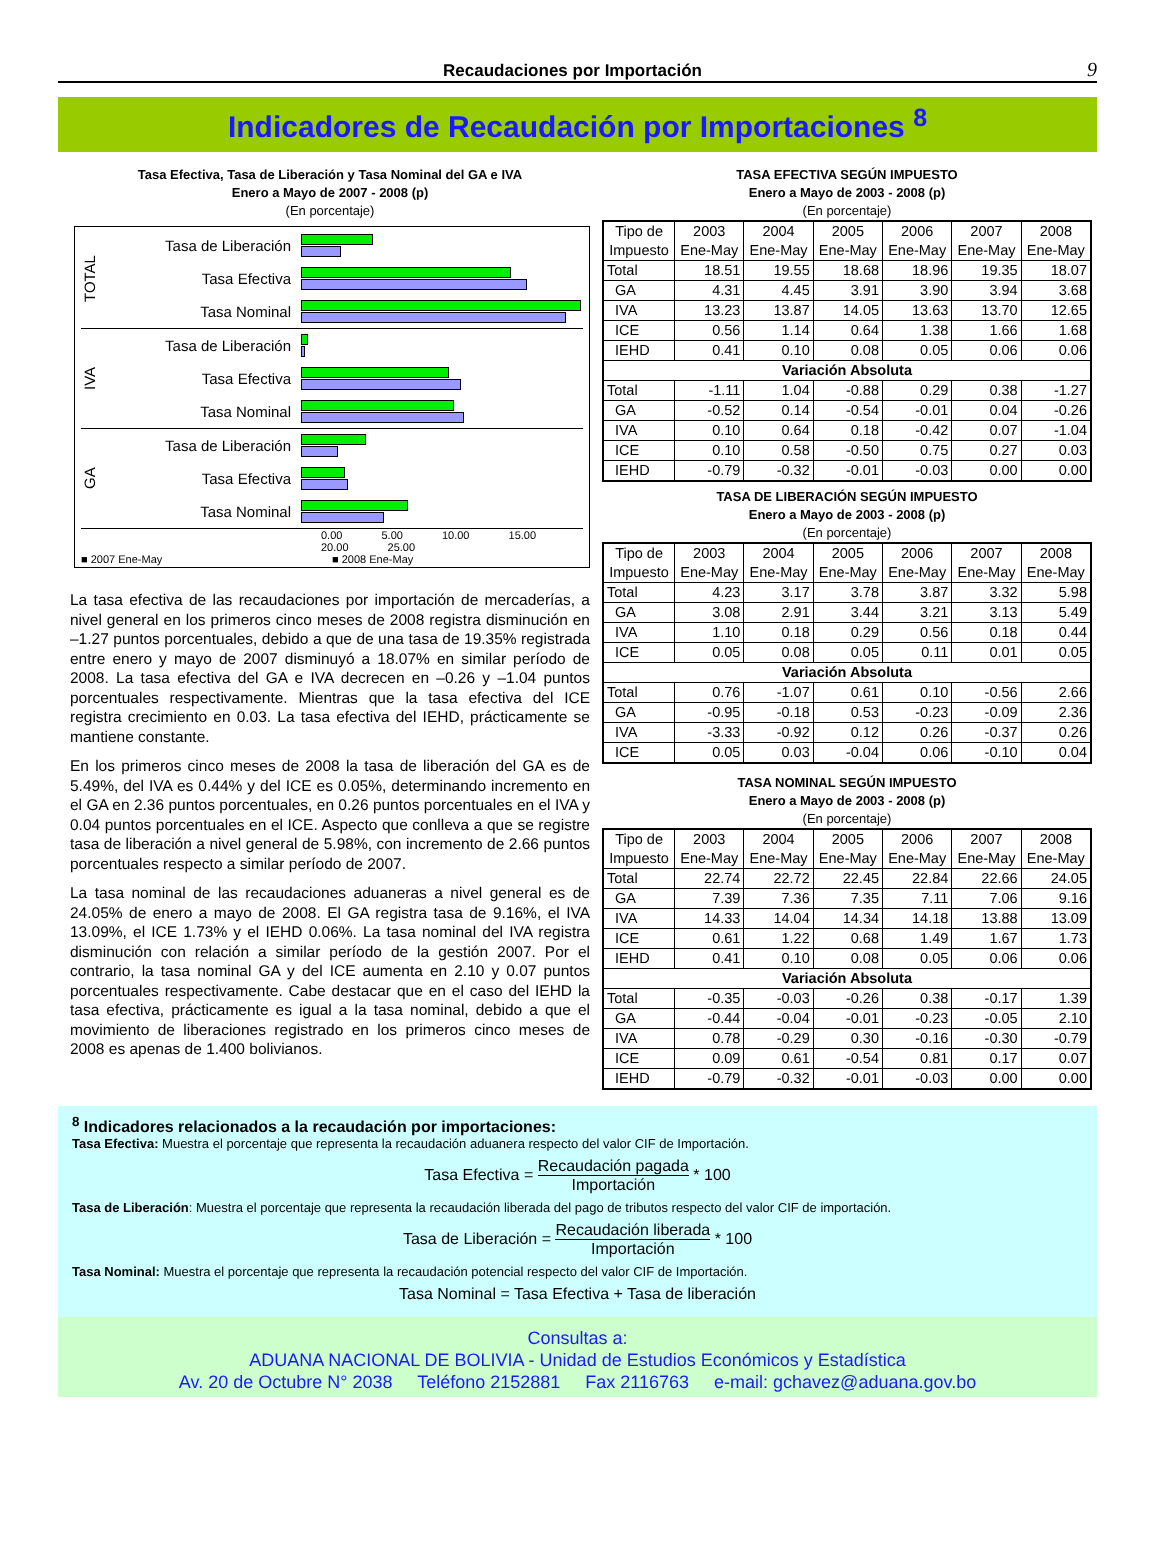Recaudaciones por Importación 9
Indicadores de Recaudación por Importaciones <sup>8</sup>
Tasa Efectiva, Tasa de Liberación y Tasa Nominal del GA e IVA
Enero a Mayo de 2007 - 2008 (p)
(En porcentaje)
TOTAL
Tasa de Liberación
Tasa Efectiva
Tasa Nominal
IVA
Tasa de Liberación
Tasa Efectiva
Tasa Nominal
GA
Tasa de Liberación
Tasa Efectiva
Tasa Nominal
0.00 5.00 10.00 15.00 20.00 25.00
■ 2007 Ene-May ■ 2008 Ene-May
La tasa efectiva de las recaudaciones por importación de mercaderías, a nivel general en los primeros cinco meses de 2008 registra disminución en –1.27 puntos porcentuales, debido a que de una tasa de 19.35% registrada entre enero y mayo de 2007 disminuyó a 18.07% en similar período de 2008. La tasa efectiva del GA e IVA decrecen en –0.26 y –1.04 puntos porcentuales respectivamente. Mientras que la tasa efectiva del ICE registra crecimiento en 0.03. La tasa efectiva del IEHD, prácticamente se mantiene constante.
En los primeros cinco meses de 2008 la tasa de liberación del GA es de 5.49%, del IVA es 0.44% y del ICE es 0.05%, determinando incremento en el GA en 2.36 puntos porcentuales, en 0.26 puntos porcentuales en el IVA y 0.04 puntos porcentuales en el ICE. Aspecto que conlleva a que se registre tasa de liberación a nivel general de 5.98%, con incremento de 2.66 puntos porcentuales respecto a similar período de 2007.
La tasa nominal de las recaudaciones aduaneras a nivel general es de 24.05% de enero a mayo de 2008. El GA registra tasa de 9.16%, el IVA 13.09%, el ICE 1.73% y el IEHD 0.06%. La tasa nominal del IVA registra disminución con relación a similar período de la gestión 2007. Por el contrario, la tasa nominal GA y del ICE aumenta en 2.10 y 0.07 puntos porcentuales respectivamente. Cabe destacar que en el caso del IEHD la tasa efectiva, prácticamente es igual a la tasa nominal, debido a que el movimiento de liberaciones registrado en los primeros cinco meses de 2008 es apenas de 1.400 bolivianos.
TASA EFECTIVA SEGÚN IMPUESTO
Enero a Mayo de 2003 - 2008 (p)
(En porcentaje)
| Tipo de Impuesto | 2003 Ene-May | 2004 Ene-May | 2005 Ene-May | 2006 Ene-May | 2007 Ene-May | 2008 Ene-May |
| --- | --- | --- | --- | --- | --- | --- |
| Total | 18.51 | 19.55 | 18.68 | 18.96 | 19.35 | 18.07 |
| GA | 4.31 | 4.45 | 3.91 | 3.90 | 3.94 | 3.68 |
| IVA | 13.23 | 13.87 | 14.05 | 13.63 | 13.70 | 12.65 |
| ICE | 0.56 | 1.14 | 0.64 | 1.38 | 1.66 | 1.68 |
| IEHD | 0.41 | 0.10 | 0.08 | 0.05 | 0.06 | 0.06 |
| Variación Absoluta | | | | | | |
| Total | -1.11 | 1.04 | -0.88 | 0.29 | 0.38 | -1.27 |
| GA | -0.52 | 0.14 | -0.54 | -0.01 | 0.04 | -0.26 |
| IVA | 0.10 | 0.64 | 0.18 | -0.42 | 0.07 | -1.04 |
| ICE | 0.10 | 0.58 | -0.50 | 0.75 | 0.27 | 0.03 |
| IEHD | -0.79 | -0.32 | -0.01 | -0.03 | 0.00 | 0.00 |
TASA DE LIBERACIÓN SEGÚN IMPUESTO
Enero a Mayo de 2003 - 2008 (p)
(En porcentaje)
| Tipo de Impuesto | 2003 Ene-May | 2004 Ene-May | 2005 Ene-May | 2006 Ene-May | 2007 Ene-May | 2008 Ene-May |
| --- | --- | --- | --- | --- | --- | --- |
| Total | 4.23 | 3.17 | 3.78 | 3.87 | 3.32 | 5.98 |
| GA | 3.08 | 2.91 | 3.44 | 3.21 | 3.13 | 5.49 |
| IVA | 1.10 | 0.18 | 0.29 | 0.56 | 0.18 | 0.44 |
| ICE | 0.05 | 0.08 | 0.05 | 0.11 | 0.01 | 0.05 |
| Variación Absoluta | | | | | | |
| Total | 0.76 | -1.07 | 0.61 | 0.10 | -0.56 | 2.66 |
| GA | -0.95 | -0.18 | 0.53 | -0.23 | -0.09 | 2.36 |
| IVA | -3.33 | -0.92 | 0.12 | 0.26 | -0.37 | 0.26 |
| ICE | 0.05 | 0.03 | -0.04 | 0.06 | -0.10 | 0.04 |
TASA NOMINAL SEGÚN IMPUESTO
Enero a Mayo de 2003 - 2008 (p)
(En porcentaje)
| Tipo de Impuesto | 2003 Ene-May | 2004 Ene-May | 2005 Ene-May | 2006 Ene-May | 2007 Ene-May | 2008 Ene-May |
| --- | --- | --- | --- | --- | --- | --- |
| Total | 22.74 | 22.72 | 22.45 | 22.84 | 22.66 | 24.05 |
| GA | 7.39 | 7.36 | 7.35 | 7.11 | 7.06 | 9.16 |
| IVA | 14.33 | 14.04 | 14.34 | 14.18 | 13.88 | 13.09 |
| ICE | 0.61 | 1.22 | 0.68 | 1.49 | 1.67 | 1.73 |
| IEHD | 0.41 | 0.10 | 0.08 | 0.05 | 0.06 | 0.06 |
| Variación Absoluta | | | | | | |
| Total | -0.35 | -0.03 | -0.26 | 0.38 | -0.17 | 1.39 |
| GA | -0.44 | -0.04 | -0.01 | -0.23 | -0.05 | 2.10 |
| IVA | 0.78 | -0.29 | 0.30 | -0.16 | -0.30 | -0.79 |
| ICE | 0.09 | 0.61 | -0.54 | 0.81 | 0.17 | 0.07 |
| IEHD | -0.79 | -0.32 | -0.01 | -0.03 | 0.00 | 0.00 |
<sup>8</sup> Indicadores relacionados a la recaudación por importaciones:
Tasa Efectiva: Muestra el porcentaje que representa la recaudación aduanera respecto del valor CIF de Importación.
Tasa Efectiva = Recaudación pagada Importación * 100
Tasa de Liberación: Muestra el porcentaje que representa la recaudación liberada del pago de tributos respecto del valor CIF de importación.
Tasa de Liberación = Recaudación liberada Importación * 100
Tasa Nominal: Muestra el porcentaje que representa la recaudación potencial respecto del valor CIF de Importación.
Tasa Nominal = Tasa Efectiva + Tasa de liberación
Consultas a:
ADUANA NACIONAL DE BOLIVIA - Unidad de Estudios Económicos y Estadística
Av. 20 de Octubre N° 2038 Teléfono 2152881 Fax 2116763 e-mail: gchavez@aduana.gov.bo